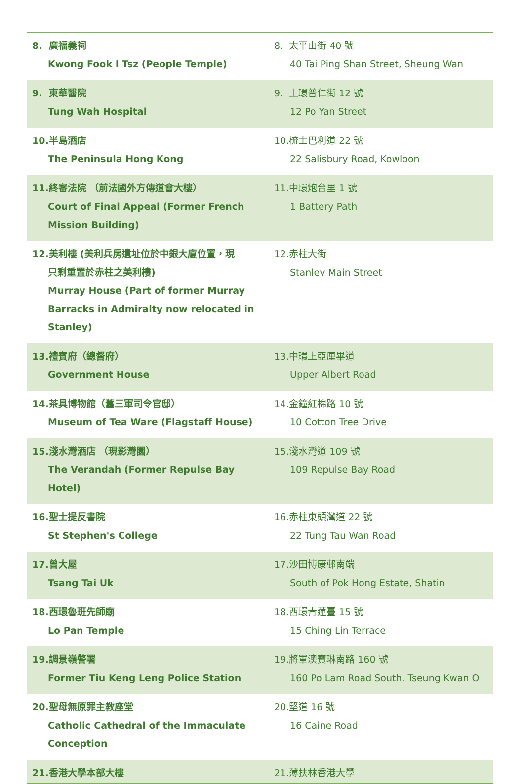| 8. 廣福義祠 Kwong Fook I Tsz (People Temple) | 8. 太平山街 40 號 40 Tai Ping Shan Street, Sheung Wan |
| 9. 東華醫院 Tung Wah Hospital | 9. 上環普仁街 12 號 12 Po Yan Street |
| 10.半島酒店 The Peninsula Hong Kong | 10.梳士巴利道 22 號 22 Salisbury Road, Kowloon |
| 11.終審法院 （前法國外方傳道會大樓） Court of Final Appeal (Former French Mission Building) | 11.中環炮台里 1 號 1 Battery Path |
| 12.美利樓 (美利兵房遺址位於中銀大廈位置，現 只剩重置於赤柱之美利樓) Murray House (Part of former Murray Barracks in Admiralty now relocated in Stanley) | 12.赤柱大街 Stanley Main Street |
| 13.禮賓府（總督府） Government House | 13.中環上亞厘畢道 Upper Albert Road |
| 14.茶具博物館（舊三軍司令官邸） Museum of Tea Ware (Flagstaff House) | 14.金鐘紅棉路 10 號 10 Cotton Tree Drive |
| 15.淺水灣酒店 （現影灣園） The Verandah (Former Repulse Bay Hotel) | 15.淺水灣道 109 號 109 Repulse Bay Road |
| 16.聖士提反書院 St Stephen's College | 16.赤柱東頭灣道 22 號 22 Tung Tau Wan Road |
| 17.曾大屋 Tsang Tai Uk | 17.沙田博康邨南端 South of Pok Hong Estate, Shatin |
| 18.西環魯班先師廟 Lo Pan Temple | 18.西環青蓮臺 15 號 15 Ching Lin Terrace |
| 19.調景嶺警署 Former Tiu Keng Leng Police Station | 19.將軍澳寶琳南路 160 號 160 Po Lam Road South, Tseung Kwan O |
| 20.聖母無原罪主教座堂 Catholic Cathedral of the Immaculate Conception | 20.堅道 16 號 16 Caine Road |
| 21.香港大學本部大樓 | 21.薄扶林香港大學 |